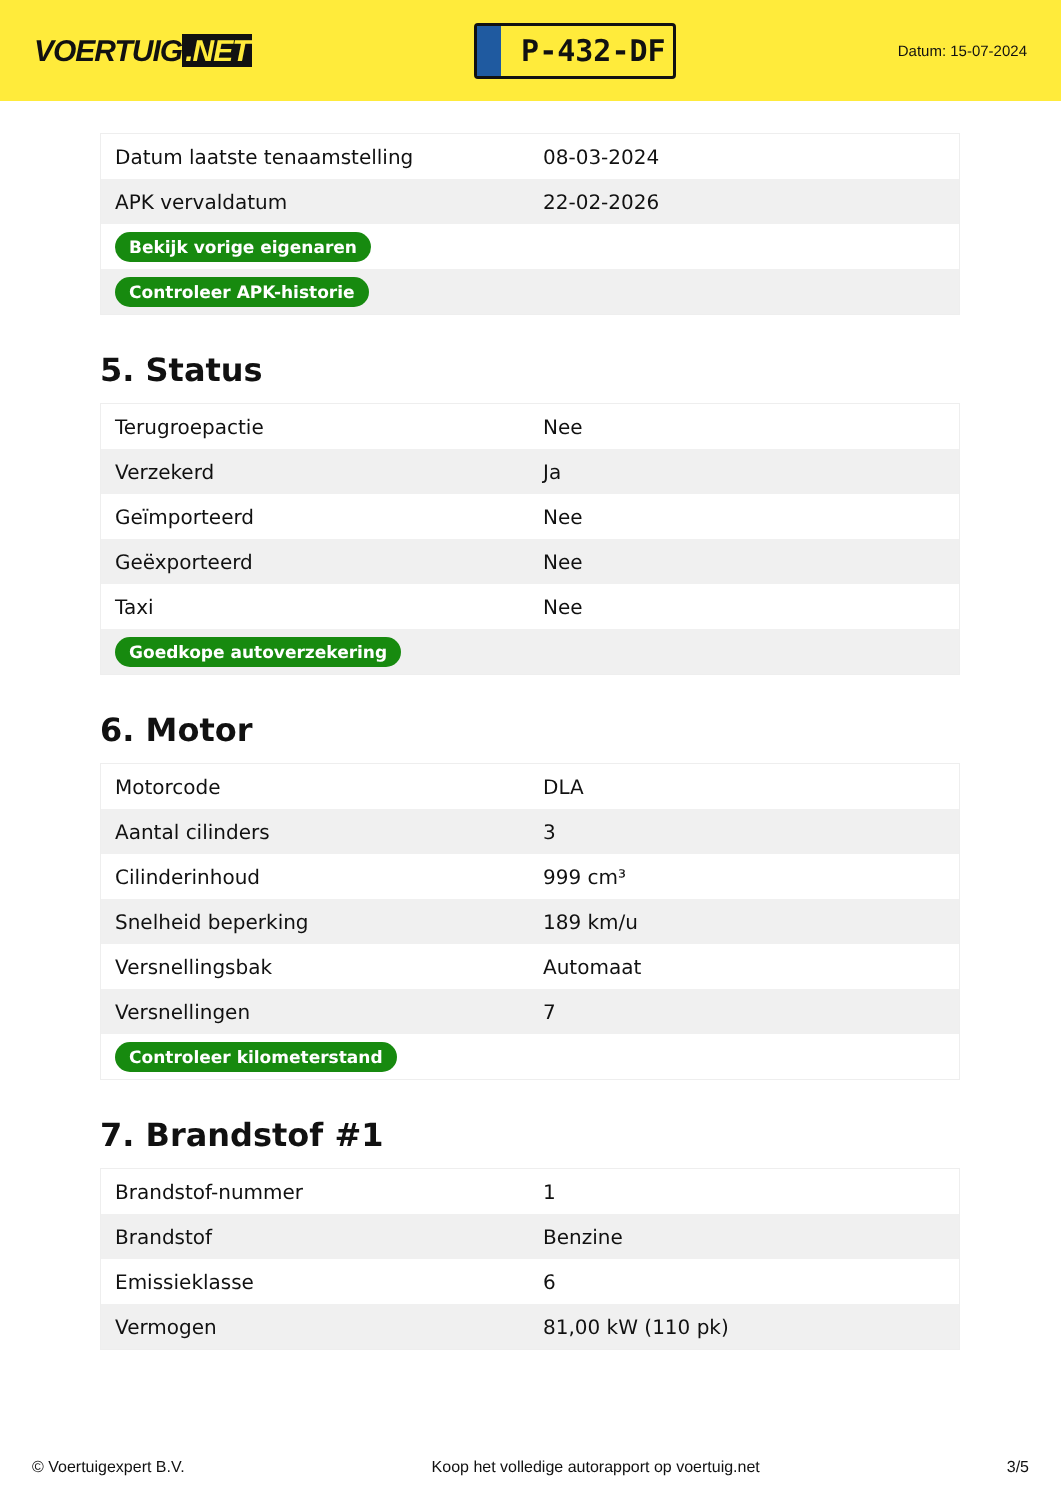VOERTUIG.NET
P-432-DF
Datum: 15-07-2024
| Datum laatste tenaamstelling | 08-03-2024 |
| APK vervaldatum | 22-02-2026 |
| Bekijk vorige eigenaren | |
| Controleer APK-historie | |
5. Status
| Terugroepactie | Nee |
| Verzekerd | Ja |
| Geïmporteerd | Nee |
| Geëxporteerd | Nee |
| Taxi | Nee |
| Goedkope autoverzekering | |
6. Motor
| Motorcode | DLA |
| Aantal cilinders | 3 |
| Cilinderinhoud | 999 cm³ |
| Snelheid beperking | 189 km/u |
| Versnellingsbak | Automaat |
| Versnellingen | 7 |
| Controleer kilometerstand | |
7. Brandstof #1
| Brandstof-nummer | 1 |
| Brandstof | Benzine |
| Emissieklasse | 6 |
| Vermogen | 81,00 kW (110 pk) |
© Voertuigexpert B.V. Koop het volledige autorapport op voertuig.net 3/5